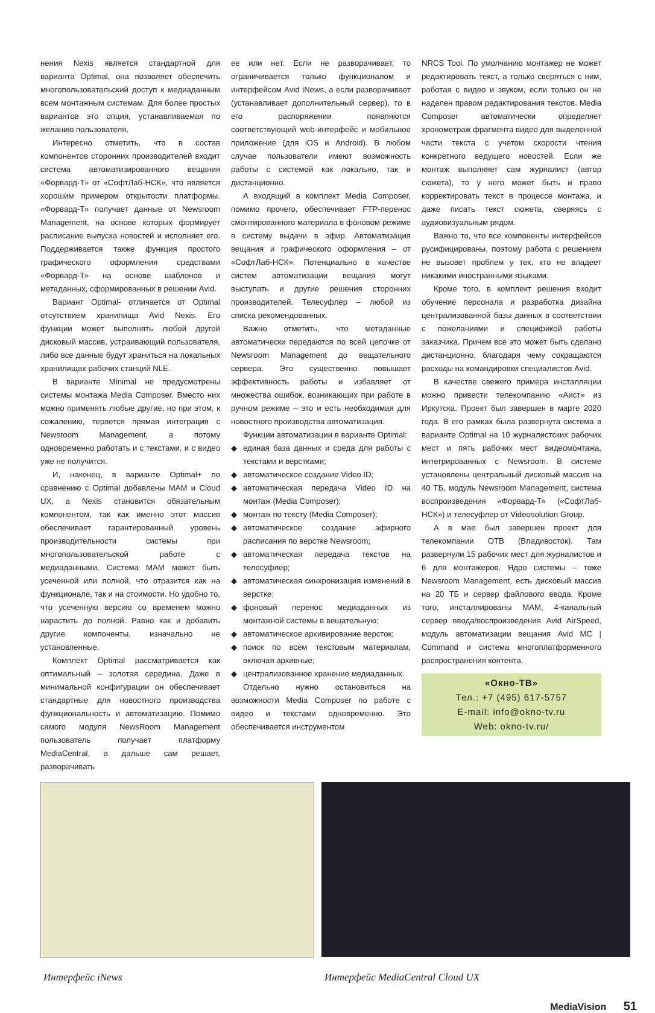нения Nexis является стандартной для варианта Optimal, она позволяет обеспечить многопользовательский доступ к медиаданным всем монтажным системам. Для более простых вариантов это опция, устанавливаемая по желанию пользователя.
Интересно отметить, что в состав компонентов сторонних производителей входит система автоматизированного вещания «Форвард-Т» от «СофтЛаб-НСК», что является хорошим примером открытости платформы. «Форвард-Т» получает данные от Newsroom Management, на основе которых формирует расписание выпуска новостей и исполняет его. Поддерживается также функция простого графического оформления средствами «Форвард-Т» на основе шаблонов и метаданных, сформированных в решении Avid.
Вариант Optimal- отличается от Optimal отсутствием хранилища Avid Nexis. Его функции может выполнять любой другой дисковый массив, устраивающий пользователя, либо все данные будут храниться на локальных хранилищах рабочих станций NLE.
В варианте Minimal не предусмотрены системы монтажа Media Composer. Вместо них можно применять любые другие, но при этом, к сожалению, теряется прямая интеграция с Newsroom Management, а потому одновременно работать и с текстами, и с видео уже не получится.
И, наконец, в варианте Optimal+ по сравнению с Optimal добавлены MAM и Cloud UX, а Nexis становится обязательным компонентом, так как именно этот массив обеспечивает гарантированный уровень производительности системы при многопользовательской работе с медиаданными. Система MAM может быть усеченной или полной, что отразится как на функционале, так и на стоимости. Но удобно то, что усеченную версию со временем можно нарастить до полной. Равно как и добавить другие компоненты, изначально не установленные.
Комплект Optimal рассматривается как оптимальный – золотая середина. Даже в минимальной конфигурации он обеспечивает стандартные для новостного производства функциональность и автоматизацию. Помимо самого модуля NewsRoom Management пользователь получает платформу MediaCentral, а дальше сам решает, разворачивать
ее или нет. Если не разворачивает, то ограничивается только функционалом и интерфейсом Avid iNews, а если разворачивает (устанавливает дополнительный сервер), то в его распоряжении появляются соответствующий web-интерфейс и мобильное приложение (для iOS и Android). В любом случае пользователи имеют возможность работы с системой как локально, так и дистанционно.
А входящий в комплект Media Composer, помимо прочего, обеспечивает FTP-перенос смонтированного материала в фоновом режиме в систему выдачи в эфир. Автоматизация вещания и графического оформления – от «СофтЛаб-НСК». Потенциально в качестве систем автоматизации вещания могут выступать и другие решения сторонних производителей. Телесуфлер – любой из списка рекомендованных.
Важно отметить, что метаданные автоматически передаются по всей цепочке от Newsroom Management до вещательного сервера. Это существенно повышает эффективность работы и избавляет от множества ошибок, возникающих при работе в ручном режиме – это и есть необходимая для новостного производства автоматизация.
Функции автоматизации в варианте Optimal:
◆ единая база данных и среда для работы с текстами и верстками;
◆ автоматическое создание Video ID;
◆ автоматическая передача Video ID на монтаж (Media Composer);
◆ монтаж по тексту (Media Composer);
◆ автоматическое создание эфирного расписания по верстке Newsroom;
◆ автоматическая передача текстов на телесуфлер;
◆ автоматическая синхронизация изменений в верстке;
◆ фоновый перенос медиаданных из монтажной системы в вещательную;
◆ автоматическое архивирование версток;
◆ поиск по всем текстовым материалам, включая архивные;
◆ централизованное хранение медиаданных.
Отдельно нужно остановиться на возможности Media Composer по работе с видео и текстами одновременно. Это обеспечивается инструментом
NRCS Tool. По умолчанию монтажер не может редактировать текст, а только сверяться с ним, работая с видео и звуком, если только он не наделен правом редактирования текстов. Media Composer автоматически определяет хронометраж фрагмента видео для выделенной части текста с учетом скорости чтения конкретного ведущего новостей. Если же монтаж выполняет сам журналист (автор сюжета), то у него может быть и право корректировать текст в процессе монтажа, и даже писать текст сюжета, сверяясь с аудиовизуальным рядом.
Важно то, что все компоненты интерфейсов русифицированы, поэтому работа с решением не вызовет проблем у тех, кто не владеет никакими иностранными языками.
Кроме того, в комплект решения входит обучение персонала и разработка дизайна централизованной базы данных в соответствии с пожеланиями и спецификой работы заказчика. Причем все это может быть сделано дистанционно, благодаря чему сокращаются расходы на командировки специалистов Avid.
В качестве свежего примера инсталляции можно привести телекомпанию «Аист» из Иркутска. Проект был завершен в марте 2020 года. В его рамках была развернута система в варианте Optimal на 10 журналистских рабочих мест и пять рабочих мест видеомонтажа, интегрированных с Newsroom. В системе установлены центральный дисковый массив на 40 ТБ, модуль Newsroom Management, система воспроизведения «Форвард-Т» («СофтЛаб-НСК») и телесуфлер от Videosolution Group.
А в мае был завершен проект для телекомпании ОТВ (Владивосток). Там развернули 15 рабочих мест для журналистов и 6 для монтажеров. Ядро системы – тоже Newsroom Management, есть дисковый массив на 20 ТБ и сервер файлового ввода. Кроме того, инсталлированы MAM, 4-канальный сервер ввода/воспроизведения Avid AirSpeed, модуль автоматизации вещания Avid MC | Command и система многоплатформенного распространения контента.
«Окно-ТВ»
Тел.: +7 (495) 617-5757
E-mail: info@okno-tv.ru
Web: okno-tv.ru/
Интерфейс iNews Интерфейс MediaCentral Cloud UX
MediaVision 51